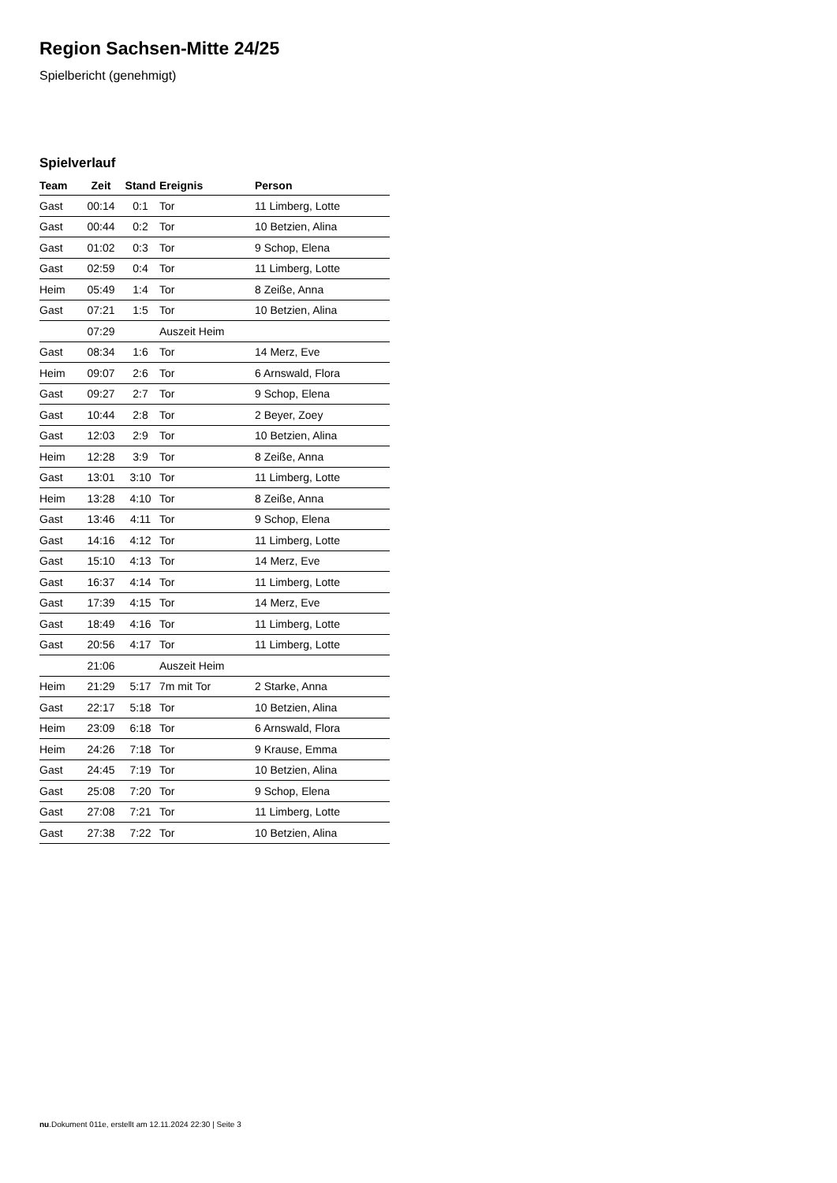Region Sachsen-Mitte 24/25
Spielbericht (genehmigt)
Spielverlauf
| Team | Zeit | Stand | Ereignis | Person |
| --- | --- | --- | --- | --- |
| Gast | 00:14 | 0:1 | Tor | 11 Limberg, Lotte |
| Gast | 00:44 | 0:2 | Tor | 10 Betzien, Alina |
| Gast | 01:02 | 0:3 | Tor | 9 Schop, Elena |
| Gast | 02:59 | 0:4 | Tor | 11 Limberg, Lotte |
| Heim | 05:49 | 1:4 | Tor | 8 Zeiße, Anna |
| Gast | 07:21 | 1:5 | Tor | 10 Betzien, Alina |
| | 07:29 | | Auszeit Heim | |
| Gast | 08:34 | 1:6 | Tor | 14 Merz, Eve |
| Heim | 09:07 | 2:6 | Tor | 6 Arnswald, Flora |
| Gast | 09:27 | 2:7 | Tor | 9 Schop, Elena |
| Gast | 10:44 | 2:8 | Tor | 2 Beyer, Zoey |
| Gast | 12:03 | 2:9 | Tor | 10 Betzien, Alina |
| Heim | 12:28 | 3:9 | Tor | 8 Zeiße, Anna |
| Gast | 13:01 | 3:10 | Tor | 11 Limberg, Lotte |
| Heim | 13:28 | 4:10 | Tor | 8 Zeiße, Anna |
| Gast | 13:46 | 4:11 | Tor | 9 Schop, Elena |
| Gast | 14:16 | 4:12 | Tor | 11 Limberg, Lotte |
| Gast | 15:10 | 4:13 | Tor | 14 Merz, Eve |
| Gast | 16:37 | 4:14 | Tor | 11 Limberg, Lotte |
| Gast | 17:39 | 4:15 | Tor | 14 Merz, Eve |
| Gast | 18:49 | 4:16 | Tor | 11 Limberg, Lotte |
| Gast | 20:56 | 4:17 | Tor | 11 Limberg, Lotte |
| | 21:06 | | Auszeit Heim | |
| Heim | 21:29 | 5:17 | 7m mit Tor | 2 Starke, Anna |
| Gast | 22:17 | 5:18 | Tor | 10 Betzien, Alina |
| Heim | 23:09 | 6:18 | Tor | 6 Arnswald, Flora |
| Heim | 24:26 | 7:18 | Tor | 9 Krause, Emma |
| Gast | 24:45 | 7:19 | Tor | 10 Betzien, Alina |
| Gast | 25:08 | 7:20 | Tor | 9 Schop, Elena |
| Gast | 27:08 | 7:21 | Tor | 11 Limberg, Lotte |
| Gast | 27:38 | 7:22 | Tor | 10 Betzien, Alina |
nu.Dokument 011e, erstellt am 12.11.2024 22:30 | Seite 3